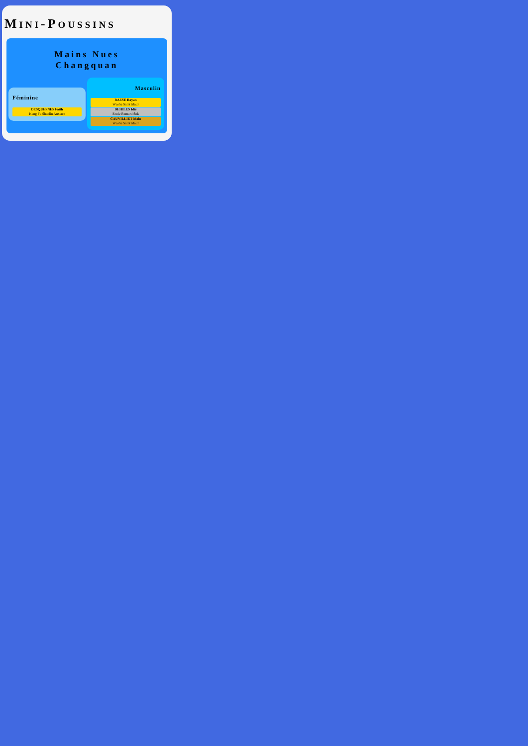MINI-POUSSINS
Mains Nues
Changquan
Féminine
DESQUESNES Faith
Kung Fu Shaolin Auxerre
Masculin
RAESE Rayan
Wushu Saint Maur
DEHILES Idir
Ecole Bernard Sok
CAUVILLIET Malo
Wushu Saint Maur